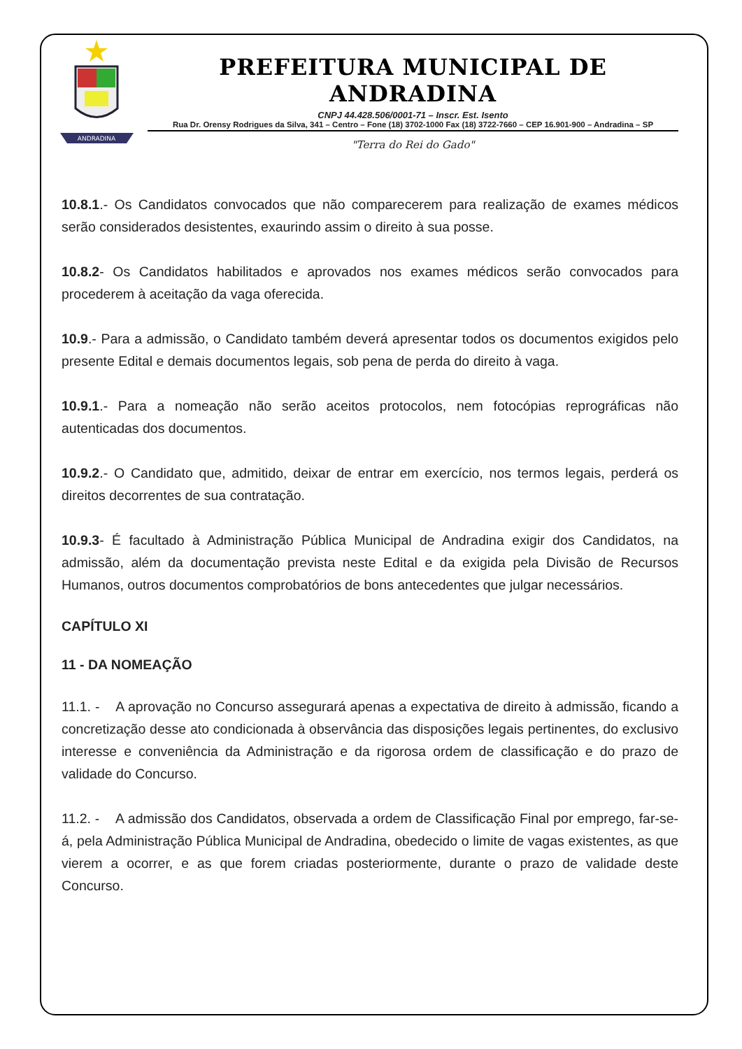ANDRADINA
PREFEITURA MUNICIPAL DE ANDRADINA
CNPJ 44.428.506/0001-71 – Inscr. Est. Isento
Rua Dr. Orensy Rodrigues da Silva, 341 – Centro – Fone (18) 3702-1000 Fax (18) 3722-7660 – CEP 16.901-900 – Andradina – SP
"Terra do Rei do Gado"
10.8.1.- Os Candidatos convocados que não comparecerem para realização de exames médicos serão considerados desistentes, exaurindo assim o direito à sua posse.
10.8.2- Os Candidatos habilitados e aprovados nos exames médicos serão convocados para procederem à aceitação da vaga oferecida.
10.9.- Para a admissão, o Candidato também deverá apresentar todos os documentos exigidos pelo presente Edital e demais documentos legais, sob pena de perda do direito à vaga.
10.9.1.- Para a nomeação não serão aceitos protocolos, nem fotocópias reprográficas não autenticadas dos documentos.
10.9.2.- O Candidato que, admitido, deixar de entrar em exercício, nos termos legais, perderá os direitos decorrentes de sua contratação.
10.9.3- É facultado à Administração Pública Municipal de Andradina exigir dos Candidatos, na admissão, além da documentação prevista neste Edital e da exigida pela Divisão de Recursos Humanos, outros documentos comprobatórios de bons antecedentes que julgar necessários.
CAPÍTULO XI
11 - DA NOMEAÇÃO
11.1. - A aprovação no Concurso assegurará apenas a expectativa de direito à admissão, ficando a concretização desse ato condicionada à observância das disposições legais pertinentes, do exclusivo interesse e conveniência da Administração e da rigorosa ordem de classificação e do prazo de validade do Concurso.
11.2. - A admissão dos Candidatos, observada a ordem de Classificação Final por emprego, far-se-á, pela Administração Pública Municipal de Andradina, obedecido o limite de vagas existentes, as que vierem a ocorrer, e as que forem criadas posteriormente, durante o prazo de validade deste Concurso.